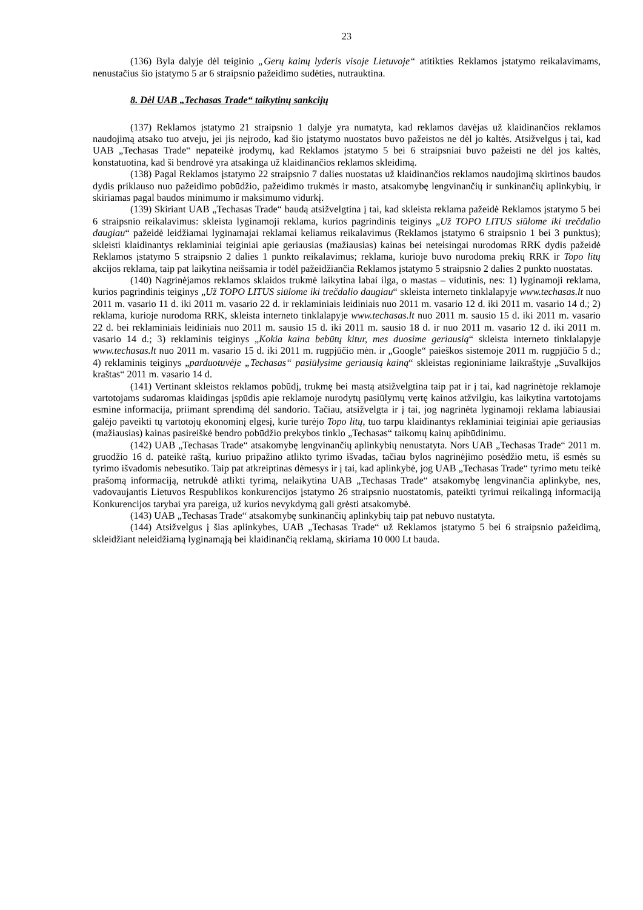23
(136) Byla dalyje dėl teiginio „Gerų kainų lyderis visoje Lietuvoje“ atitikties Reklamos įstatymo reikalavimams, nenustačius šio įstatymo 5 ar 6 straipsnio pažeidimo sudėties, nutrauktina.
8. Dėl UAB „Techasas Trade“ taikytinų sankcijų
(137) Reklamos įstatymo 21 straipsnio 1 dalyje yra numatyta, kad reklamos davėjas už klaidinančios reklamos naudojimą atsako tuo atveju, jei jis neįrodo, kad šio įstatymo nuostatos buvo pažeistos ne dėl jo kaltės. Atsižvelgus į tai, kad UAB „Techasas Trade“ nepateikė įrodymų, kad Reklamos įstatymo 5 bei 6 straipsniai buvo pažeisti ne dėl jos kaltės, konstatuotina, kad ši bendrovė yra atsakinga už klaidinančios reklamos skleidimą.
(138) Pagal Reklamos įstatymo 22 straipsnio 7 dalies nuostatas už klaidinančios reklamos naudojimą skirtinos baudos dydis priklauso nuo pažeidimo pobūdžio, pažeidimo trukmės ir masto, atsakomybę lengvinančių ir sunkinančių aplinkybių, ir skiriamas pagal baudos minimumo ir maksimumo vidurkį.
(139) Skiriant UAB „Techasas Trade“ baudą atsižvelgtina į tai, kad skleista reklama pažeidė Reklamos įstatymo 5 bei 6 straipsnio reikalavimus: skleista lyginamoji reklama, kurios pagrindinis teiginys „Už TOPO LITUS siūlome iki trečdalio daugiau“ pažeidė leidžiamai lyginamajai reklamai keliamus reikalavimus (Reklamos įstatymo 6 straipsnio 1 bei 3 punktus); skleisti klaidinantys reklaminiai teiginiai apie geriausias (mažiausias) kainas bei neteisingai nurodomas RRK dydis pažeidė Reklamos įstatymo 5 straipsnio 2 dalies 1 punkto reikalavimus; reklama, kurioje buvo nurodoma prekių RRK ir Topo litų akcijos reklama, taip pat laikytina neišsamia ir todėl pažeidžiančia Reklamos įstatymo 5 straipsnio 2 dalies 2 punkto nuostatas.
(140) Nagrinėjamos reklamos sklaidos trukmė laikytina labai ilga, o mastas – vidutinis, nes: 1) lyginamoji reklama, kurios pagrindinis teiginys „Už TOPO LITUS siūlome iki trečdalio daugiau“ skleista interneto tinklalapyje www.techasas.lt nuo 2011 m. vasario 11 d. iki 2011 m. vasario 22 d. ir reklaminiais leidiniais nuo 2011 m. vasario 12 d. iki 2011 m. vasario 14 d.; 2) reklama, kurioje nurodoma RRK, skleista interneto tinklalapyje www.techasas.lt nuo 2011 m. sausio 15 d. iki 2011 m. vasario 22 d. bei reklaminiais leidiniais nuo 2011 m. sausio 15 d. iki 2011 m. sausio 18 d. ir nuo 2011 m. vasario 12 d. iki 2011 m. vasario 14 d.; 3) reklaminis teiginys „Kokia kaina bebūtų kitur, mes duosime geriausią“ skleista interneto tinklalapyje www.techasas.lt nuo 2011 m. vasario 15 d. iki 2011 m. rugpjūčio mėn. ir „Google“ paieškos sistemoje 2011 m. rugpjūčio 5 d.; 4) reklaminis teiginys „parduotuvėje „Techasas“ pasiūlysime geriausią kainą“ skleistas regioniniame laikraštyje „Suvalkijos kraštas“ 2011 m. vasario 14 d.
(141) Vertinant skleistos reklamos pobūdį, trukmę bei mastą atsižvelgtina taip pat ir į tai, kad nagrinėtoje reklamoje vartotojams sudaromas klaidingas įspūdis apie reklamoje nurodytų pasiūlymų vertę kainos atžvilgiu, kas laikytina vartotojams esmine informacija, priimant sprendimą dėl sandorio. Tačiau, atsižvelgta ir į tai, jog nagrinėta lyginamoji reklama labiausiai galėjo paveikti tų vartotojų ekonominį elgesį, kurie turėjo Topo litų, tuo tarpu klaidinantys reklaminiai teiginiai apie geriausias (mažiausias) kainas pasireiškė bendro pobūdžio prekybos tinklo „Techasas“ taikomų kainų apibūdinimu.
(142) UAB „Techasas Trade“ atsakomybę lengvinančių aplinkybių nenustatyta. Nors UAB „Techasas Trade“ 2011 m. gruodžio 16 d. pateikė raštą, kuriuo pripažino atlikto tyrimo išvadas, tačiau bylos nagrinėjimo posėdžio metu, iš esmės su tyrimo išvadomis nebesutiko. Taip pat atkreiptinas dėmesys ir į tai, kad aplinkybė, jog UAB „Techasas Trade“ tyrimo metu teikė prašomą informaciją, netrukdė atlikti tyrimą, nelaikytina UAB „Techasas Trade“ atsakomybę lengvinančia aplinkybe, nes, vadovaujantis Lietuvos Respublikos konkurencijos įstatymo 26 straipsnio nuostatomis, pateikti tyrimui reikalingą informaciją Konkurencijos tarybai yra pareiga, už kurios nevykdymą gali grėsti atsakomybė.
(143) UAB „Techasas Trade“ atsakomybę sunkinančių aplinkybių taip pat nebuvo nustatyta.
(144) Atsižvelgus į šias aplinkybes, UAB „Techasas Trade“ už Reklamos įstatymo 5 bei 6 straipsnio pažeidimą, skleidžiant neleidžiamą lyginamąją bei klaidinančią reklamą, skiriama 10 000 Lt bauda.